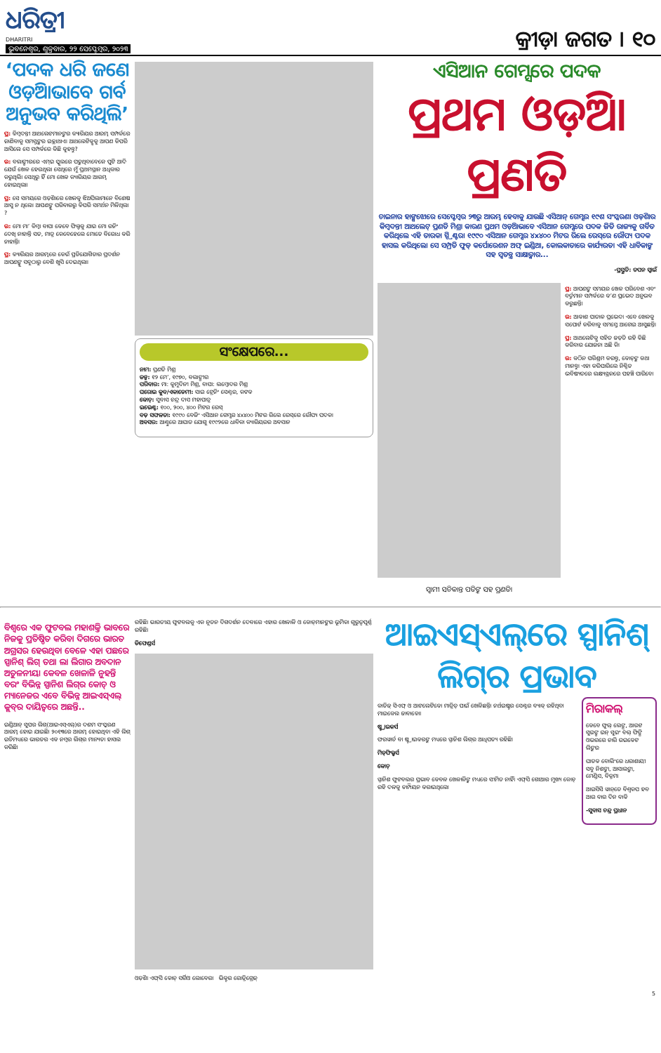ଧରିତ୍ରୀ
DHARITRI
ଭୁବନେଶ୍ୱର, ଶୁକ୍ରବାର, ୨୨ ସେପ୍ଟେମ୍ବର, ୨୦୨୩
କ୍ରୀଡ଼ା ଜଗତ । ୧୦
‘ପଦକ ଧରି ଜଣେ ଓଡ଼ିଆଭାବେ ଗର୍ବ ଅନୁଭବ କରିଥିଲି’
ପ୍ର: କିମ୍ବଦନ୍ତୀ ଆଥଲେଟମାନଙ୍କର କ୍ୟାରିୟର ଆରମ୍ଭ ସମ୍ପର୍କରେ ଜାଣିବାକୁ ସମସ୍ତଙ୍କର ଇଚ୍ଛାଥାଏ। ଆଥଲେଟିକ୍ସକୁ ଆପଣ କିପରି ଆସିଲେ ସେ ସମ୍ପର୍କରେ କିଛି କୁହନ୍ତୁ?
ଉ: ବଲାଙ୍ଗୀରରେ ଏମ୍ଇ ସ୍କୁଲରେ ପଢୁଥିବାବେଳେ ପୁଟି ଆଦି ଯେଉଁ ଖେଳ ହେଉଥିଲା ସେଥିରେ ମୁଁ ପ୍ରଥମସ୍ଥାନ ଅଧିକାର କରୁଥିଲି। ସେଥିରୁ ହିଁ ମୋ ଖେଳ କ୍ୟାରିୟର ଆରମ୍ଭ ହୋଇଥିଲା।
ପ୍ର: ସେ ସମୟରେ ଓଡ଼ିଶାରେ ଖେଳକୁ ଝିଅପିଲାମାନେ ବିଶେଷ ଆସୁ ନ ଥିଲେ। ଆପଣଙ୍କୁ ପରିବାରରୁ କିପରି ସମର୍ଥନ ମିଳିଥିଲା ?
ଉ: ମୋ ମା’ କିମ୍ବା ବାପା କେବେ ଫିଲ୍ଡକୁ ଯାଇ ମୋ ରନିଂ ଦେଖି ନାହାନ୍ତି ସତ, ମାତ୍ର କେବେହେଲେ ମୋତେ ବିରୋଧ କରି ନାହାନ୍ତି।
ପ୍ର: କ୍ୟାରିୟର ଆରମ୍ଭରେ କେଉଁ ପ୍ରତିଯୋଗିତାର ପ୍ରଦର୍ଶନ ଆପଣଙ୍କୁ ସବୁଠାରୁ ବେଶି ଖୁସି ଦେଇଥିଲା।
ସଂକ୍ଷେପରେ...
ନାମ: ପ୍ରଣତି ମିଶ୍ର
ଜନ୍ମ: ୧୨ ମେ’, ୧୯୭୦, ବଲାଙ୍ଗୀର
ପରିବାର: ମା: କୁମୁଦିନୀ ମିଶ୍ର, ବାପା: ଲମ୍ବୋଦର ମିଶ୍ର
ଘରୋଇ କ୍ଲବ/ଏକାଡେମୀ: ସାଇ ଟ୍ରେନିଂ ସେଣ୍ଟର, କଟକ
କୋଚ୍: ସୁବାସ ଚନ୍ଦ୍ର ଦାସ ମହାପାତ୍ର
ଇଭେଣ୍ଟ: ୧୦୦, ୨୦୦, ୪୦୦ ମିଟର ରେସ୍
ବଡ଼ ସଫଳତା: ୧୯୯୦ ବେଜିଂ ଏସିଆନ ଗେମ୍ସର ୪x୪୦୦ ମିଟର ରିଲେ ରେସ୍‌ରେ ରୌପ୍ୟ ପଦକ।
ଅବସର: ଆଣ୍ଠୁରେ ଆଘାତ ଯୋଗୁ ୧୯୯୨ରେ ଧାବିକା କ୍ୟାରିୟରର ଅବସାନ
ଏସିଆନ ଗେମ୍ସରେ ପଦକ
ପ୍ରଥମ ଓଡ଼ିଆ ପ୍ରଣତି
ଚାଇନାର ହାଙ୍ଗଝୋରେ ସେପ୍ଟେମ୍ବର ୨୩ରୁ ଆରମ୍ଭ ହେବାକୁ ଯାଉଛି ଏସିଆନ୍ ଗେମ୍ସର ୧୯ଶ ସଂସ୍କରଣ। ଓଡ଼ିଶାର କିମ୍ବଦନ୍ତୀ ଆଥଲେଟ୍ ପ୍ରଣତି ମିଶ୍ରା କାରଣ ପ୍ରଥମ ଓଡ଼ିଆଭାବେ ଏସିଆନ ଗେମ୍ସରେ ପଦକ ଜିତି ରାଜ୍ୟକୁ ଗର୍ବିତ କରିଥିଲେ ଏହି ତାରକା ସ୍ପ୍ରିଣ୍ଟର। ୧୯୯୦ ଏସିଆନ ଗେମ୍ସର ୪x୪୦୦ ମିଟର ରିଲେ ରେସ୍‌ରେ ରୌପ୍ୟ ପଦକ ହାସଲ କରିଥିଲେ। ସେ ସମ୍ପ୍ରତି ଫୁଡ୍ କର୍ପୋରେଶନ ଅଫ୍ ଇଣ୍ଡିଆ, କୋଲକାତାରେ କାର୍ଯ୍ୟରତ। ଏହି ଧାବିକାଙ୍କ ସହ ସ୍ୱତନ୍ତ୍ର ସାକ୍ଷାତ୍କାର...
-ପ୍ରସ୍ତୁତି: ତପନ ସ୍ୱାଇଁ
ସ୍ୱାମୀ ସଚିକାନ୍ତ ପତିଙ୍କ ସହ ପ୍ରଣତି।
ପ୍ର: ଆପଣଙ୍କ ସମୟର ଖେଳ ପରିବେଶ ଏବଂ ବର୍ତ୍ତମାନ ସମ୍ପର୍କରେ କ’ଣ ପ୍ରଭେଦ ଅନୁଭବ କରୁଛନ୍ତି।
ଉ: ଆକାଶ ପାତାଳ ପ୍ରଭେଦ। ଏବେ ଖେଳକୁ ସପୋର୍ଟ କରିବାକୁ ସମସ୍ତେ ଆଗେଇ ଆସୁଛନ୍ତି।
ପ୍ର: ଆଥଲେଟିକ୍ସ ସହିତ ଜଡ଼ିତ ରହି କିଛି କରିବାର ଯୋଜନା ଅଛି କି।
ଉ: କଠିନ ପରିଶ୍ରମ କରନ୍ତୁ, କୋଚ୍‌ଙ୍କ କଥା ମାନନ୍ତୁ। ଏହା କରିପାରିଲେ ନିଶ୍ଚିତ ଭବିଷ୍ୟତରେ ଲକ୍ଷ୍ୟସ୍ଥଳରେ ପହଞ୍ଚି ପାରିବେ।
ବିଶ୍ୱରେ ଏକ ଫୁଟବଲ ମହାଶକ୍ତି ଭାବରେ ନିଜକୁ ପ୍ରତିଷ୍ଠିତ କରିବା ଦିଗରେ ଭାରତ ଅଗ୍ରସର ହେଉଥିବା ବେଳେ ଏହା ପଛରେ ସ୍ପାନିଶ୍ ଲିଗ୍ ତଥା ଲା ଲିଗାର ଅବଦାନ ଅତୁଳନୀୟ। କେବଳ ଖେଳାଳି ନୁହନ୍ତି ବରଂ ବିଭିନ୍ନ ସ୍ପାନିଶ ଲିଗ୍‌ର କୋଚ୍ ଓ ମ୍ୟାନେଜର ଏବେ ବିଭିନ୍ନ ଆଇଏସ୍ଏଲ୍ କ୍ଲବ୍‌ର ଦାୟିତ୍ୱରେ ଅଛନ୍ତି..
ଇଣ୍ଡିଆନ୍ ସୁପର ଲିଗ୍(ଆଇଏସ୍ଏଲ୍)ର ଦଶମ ସଂସ୍କରଣ ଆରମ୍ଭ ହୋଇ ଯାଇଛି। ୨୦୧୩ରେ ଆରମ୍ଭ ହୋଇଥିବା ଏହି ଲିଗ୍ ଇତିମଧ୍ୟରେ ଭାରତର ଏକ ନମ୍ବର ଲିଗ୍‌ର ମାନ୍ୟତା ହାସଲ କରିଛି।
ରହିଛି। ଭାରତୀୟ ଫୁଟବଲକୁ ଏକ ନୂତନ ଦିଗଦର୍ଶନ ଦେବାରେ ଏହାର ଖେଳାଳି ଓ କୋଚ୍‌ମାନଙ୍କର ଭୂମିକା ଗୁରୁତ୍ୱପୂର୍ଣ୍ଣ ରହିଛି।
ଡିଫେଣ୍ଡର୍ସ
ଓଡ଼ିଶା ଏଫ୍‌ସି କୋଚ୍ ସର୍ଗିଓ ଲୋବେରା ଭିକ୍ଟର ରୋଡ୍ରିଗ୍ରେଜ୍
ଆଇଏସ୍ଏଲ୍‌ରେ ସ୍ପାନିଶ୍ ଲିଗ୍‌ର ପ୍ରଭାବ
କାଡିଜ୍ ସିଏଫ୍ ଓ ଆଟଲେଟିକୋ ମାଡ୍ରିଡ୍ ପାଇଁ ଖେଳିଛନ୍ତି। ନର୍ଥଇଷ୍ଟର ସେଣ୍ଟର ବ୍ୟାକ୍ ରହିଥିବା ମାଇକେଲ ଜାବାକୋ।
ଷ୍ଟ୍ରାଇକର୍ସ
ଫରୱାର୍ଡ ବା ଷ୍ଟ୍ରାଇକରଙ୍କ ମଧ୍ୟରେ ସ୍ପାନିଶ ଲିଗ୍‌ର ଆଧିପତ୍ୟ ରହିଛି।
ମିଡ୍‌ଫିଲ୍ଡର୍ସ
କୋଚ୍
ସ୍ପାନିଶ ଫୁଟବଲର ପ୍ରଭାବ କେବଳ ଖେଳାଳିଙ୍କ ମଧ୍ୟରେ ସୀମିତ ନାହିଁ। ଏଫ୍‌ସି ଗୋଆର ମୁଖ୍ୟ କୋଚ୍ ରହି ଦଳକୁ ଚାମ୍ପିୟନ କରାଇଥିଲେ।
ମିରାକଲ୍
କେବେ ଫୁଲ୍ ଲେଙ୍ଗ୍, ଆଉଟ ସୁଇଙ୍ଗ ଇନ୍ ସୁଇଂ ବଲ୍ ଫିଙ୍ଗି ଓଭରରେ ଚାରି ଉଇକେଟ ଲିଙ୍କର
ଘାତକ ବୋଲିଂରେ ଧରାଶାୟୀ ସବୁ ନିଶଙ୍କା, ଆସାଲଙ୍କା, ମେଣ୍ଡିସ, ବିକ୍ରମା
ଆଇସିସି ୱାନ୍‌ଡେ ବିଶ୍ୱକପ ହବ ଆଉ ବାର ଦିନ ବାକି
-ସୁବାସ ଚନ୍ଦ୍ର ପ୍ରଧାନ
5